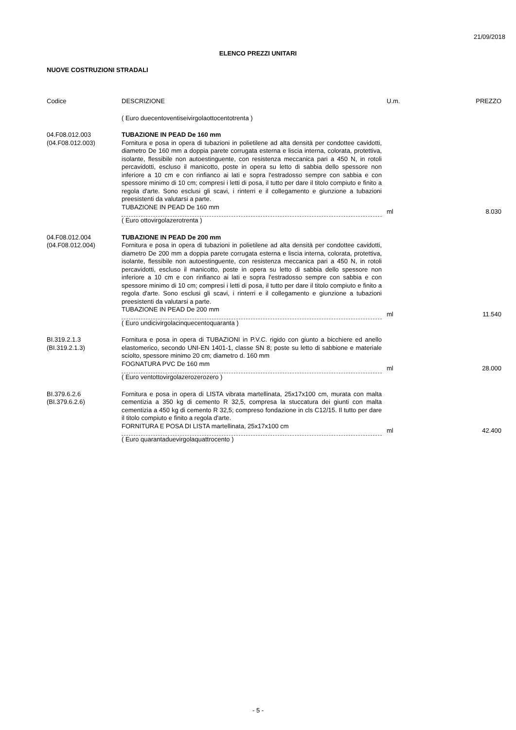21/09/2018
ELENCO PREZZI UNITARI
NUOVE COSTRUZIONI STRADALI
| Codice | DESCRIZIONE | U.m. | PREZZO |
| --- | --- | --- | --- |
| | ( Euro duecentoventiseivirgolaottocentotrenta ) | | |
| 04.F08.012.003 (04.F08.012.003) | TUBAZIONE IN PEAD De 160 mm Fornitura e posa in opera di tubazioni in polietilene ad alta densità per condottee cavidotti, diametro De 160 mm a doppia parete corrugata esterna e liscia interna, colorata, protettiva, isolante, flessibile non autoestinguente, con resistenza meccanica pari a 450 N, in rotoli percavidotti, escluso il manicotto, poste in opera su letto di sabbia dello spessore non inferiore a 10 cm e con rinfianco ai lati e sopra l'estradosso sempre con sabbia e con spessore minimo di 10 cm; compresi i letti di posa, il tutto per dare il titolo compiuto e finito a regola d'arte. Sono esclusi gli scavi, i rinterri e il collegamento e giunzione a tubazioni preesistenti da valutarsi a parte. TUBAZIONE IN PEAD De 160 mm ( Euro ottovirgolazerotrenta ) | ml | 8.030 |
| 04.F08.012.004 (04.F08.012.004) | TUBAZIONE IN PEAD De 200 mm Fornitura e posa in opera di tubazioni in polietilene ad alta densità per condottee cavidotti, diametro De 200 mm a doppia parete corrugata esterna e liscia interna, colorata, protettiva, isolante, flessibile non autoestinguente, con resistenza meccanica pari a 450 N, in rotoli percavidotti, escluso il manicotto, poste in opera su letto di sabbia dello spessore non inferiore a 10 cm e con rinfianco ai lati e sopra l'estradosso sempre con sabbia e con spessore minimo di 10 cm; compresi i letti di posa, il tutto per dare il titolo compiuto e finito a regola d'arte. Sono esclusi gli scavi, i rinterri e il collegamento e giunzione a tubazioni preesistenti da valutarsi a parte. TUBAZIONE IN PEAD De 200 mm ( Euro undicivirgolacinquecentoquaranta ) | ml | 11.540 |
| BI.319.2.1.3 (BI.319.2.1.3) | Fornitura e posa in opera di TUBAZIONI in P.V.C. rigido con giunto a bicchiere ed anello elastomerico, secondo UNI-EN 1401-1, classe SN 8; poste su letto di sabbione e materiale sciolto, spessore minimo 20 cm; diametro d. 160 mm FOGNATURA PVC De 160 mm ( Euro ventottovirgolazerozerozero ) | ml | 28.000 |
| BI.379.6.2.6 (BI.379.6.2.6) | Fornitura e posa in opera di LISTA vibrata martellinata, 25x17x100 cm, murata con malta cementizia a 350 kg di cemento R 32,5, compresa la stuccatura dei giunti con malta cementizia a 450 kg di cemento R 32,5; compreso fondazione in cls C12/15. Il tutto per dare il titolo compiuto e finito a regola d'arte. FORNITURA E POSA DI LISTA martellinata, 25x17x100 cm ( Euro quarantaduevirgolaquattrocento ) | ml | 42.400 |
- 5 -